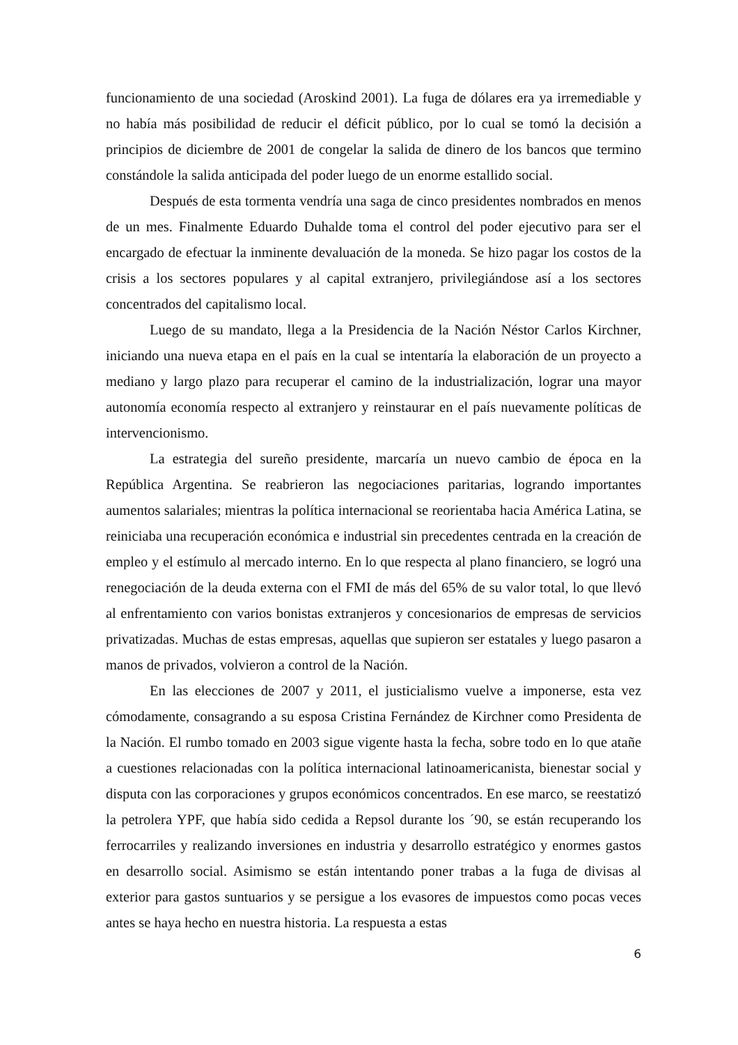funcionamiento de una sociedad (Aroskind 2001). La fuga de dólares era ya irremediable y no había más posibilidad de reducir el déficit público, por lo cual se tomó la decisión a principios de diciembre de 2001 de congelar la salida de dinero de los bancos que termino constándole la salida anticipada del poder luego de un enorme estallido social.
Después de esta tormenta vendría una saga de cinco presidentes nombrados en menos de un mes. Finalmente Eduardo Duhalde toma el control del poder ejecutivo para ser el encargado de efectuar la inminente devaluación de la moneda. Se hizo pagar los costos de la crisis a los sectores populares y al capital extranjero, privilegiándose así a los sectores concentrados del capitalismo local.
Luego de su mandato, llega a la Presidencia de la Nación Néstor Carlos Kirchner, iniciando una nueva etapa en el país en la cual se intentaría la elaboración de un proyecto a mediano y largo plazo para recuperar el camino de la industrialización, lograr una mayor autonomía economía respecto al extranjero y reinstaurar en el país nuevamente políticas de intervencionismo.
La estrategia del sureño presidente, marcaría un nuevo cambio de época en la República Argentina. Se reabrieron las negociaciones paritarias, logrando importantes aumentos salariales; mientras la política internacional se reorientaba hacia América Latina, se reiniciaba una recuperación económica e industrial sin precedentes centrada en la creación de empleo y el estímulo al mercado interno. En lo que respecta al plano financiero, se logró una renegociación de la deuda externa con el FMI de más del 65% de su valor total, lo que llevó al enfrentamiento con varios bonistas extranjeros y concesionarios de empresas de servicios privatizadas. Muchas de estas empresas, aquellas que supieron ser estatales y luego pasaron a manos de privados, volvieron a control de la Nación.
En las elecciones de 2007 y 2011, el justicialismo vuelve a imponerse, esta vez cómodamente, consagrando a su esposa Cristina Fernández de Kirchner como Presidenta de la Nación. El rumbo tomado en 2003 sigue vigente hasta la fecha, sobre todo en lo que atañe a cuestiones relacionadas con la política internacional latinoamericanista, bienestar social y disputa con las corporaciones y grupos económicos concentrados. En ese marco, se reestatizó la petrolera YPF, que había sido cedida a Repsol durante los ´90, se están recuperando los ferrocarriles y realizando inversiones en industria y desarrollo estratégico y enormes gastos en desarrollo social. Asimismo se están intentando poner trabas a la fuga de divisas al exterior para gastos suntuarios y se persigue a los evasores de impuestos como pocas veces antes se haya hecho en nuestra historia. La respuesta a estas
6